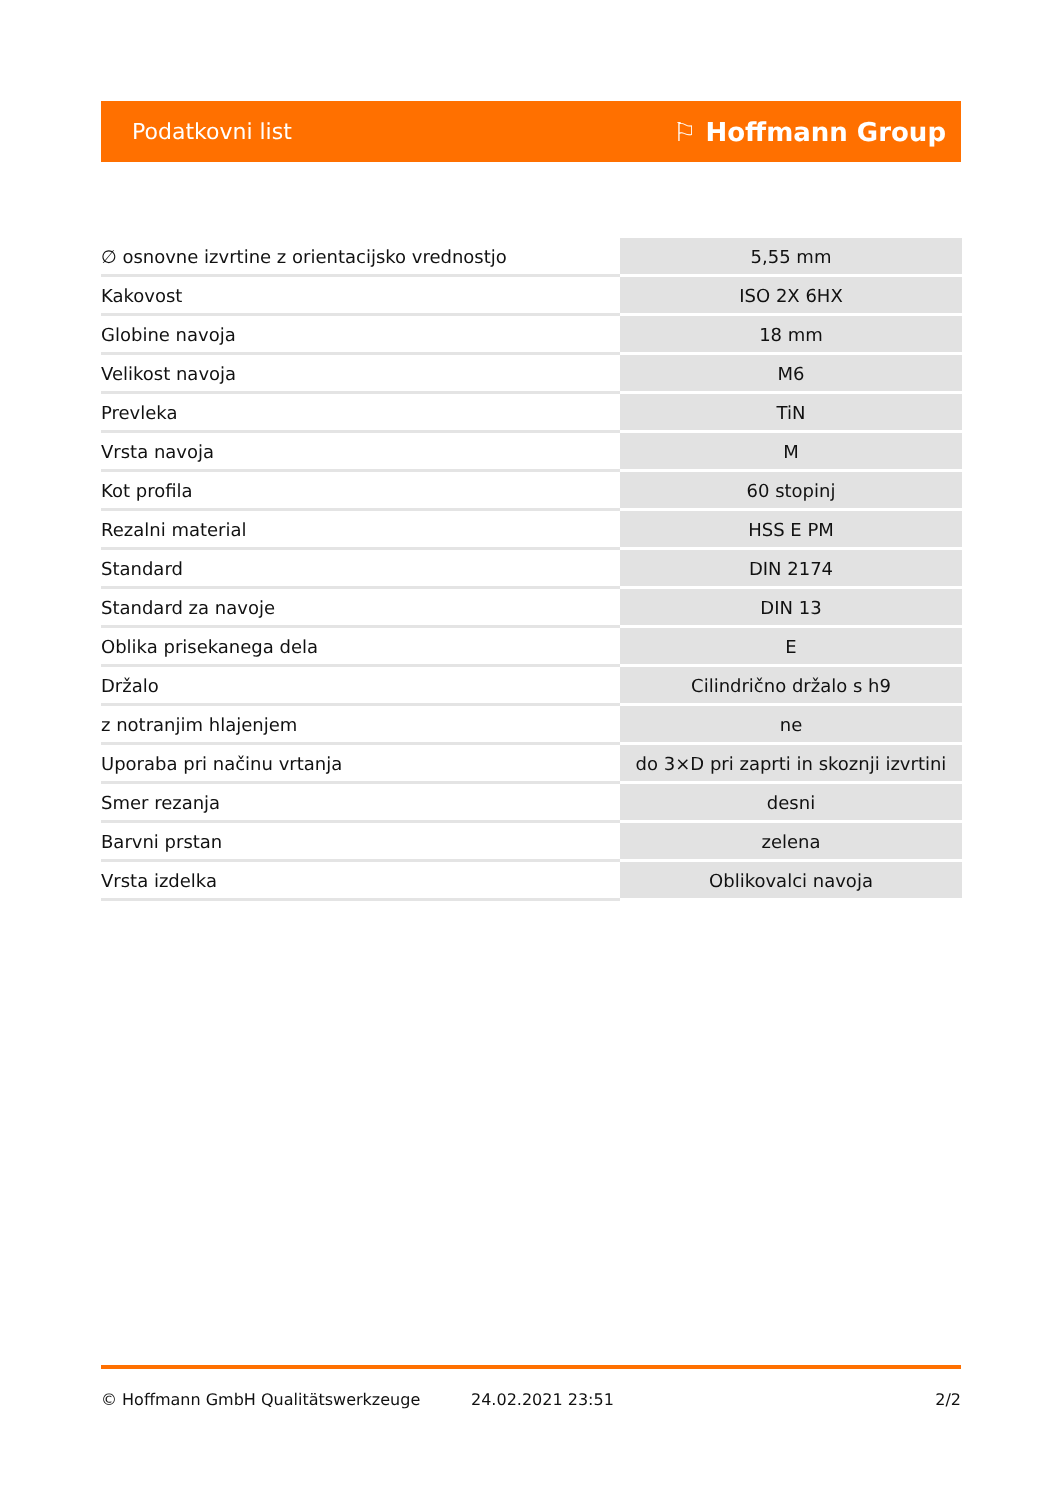Podatkovni list ⚐ Hoffmann Group
| ∅ osnovne izvrtine z orientacijsko vrednostjo | 5,55 mm |
| Kakovost | ISO 2X 6HX |
| Globine navoja | 18 mm |
| Velikost navoja | M6 |
| Prevleka | TiN |
| Vrsta navoja | M |
| Kot profila | 60 stopinj |
| Rezalni material | HSS E PM |
| Standard | DIN 2174 |
| Standard za navoje | DIN 13 |
| Oblika prisekanega dela | E |
| Držalo | Cilindrično držalo s h9 |
| z notranjim hlajenjem | ne |
| Uporaba pri načinu vrtanja | do 3×D pri zaprti in skoznji izvrtini |
| Smer rezanja | desni |
| Barvni prstan | zelena |
| Vrsta izdelka | Oblikovalci navoja |
© Hoffmann GmbH Qualitätswerkzeuge 24.02.2021 23:51 2/2